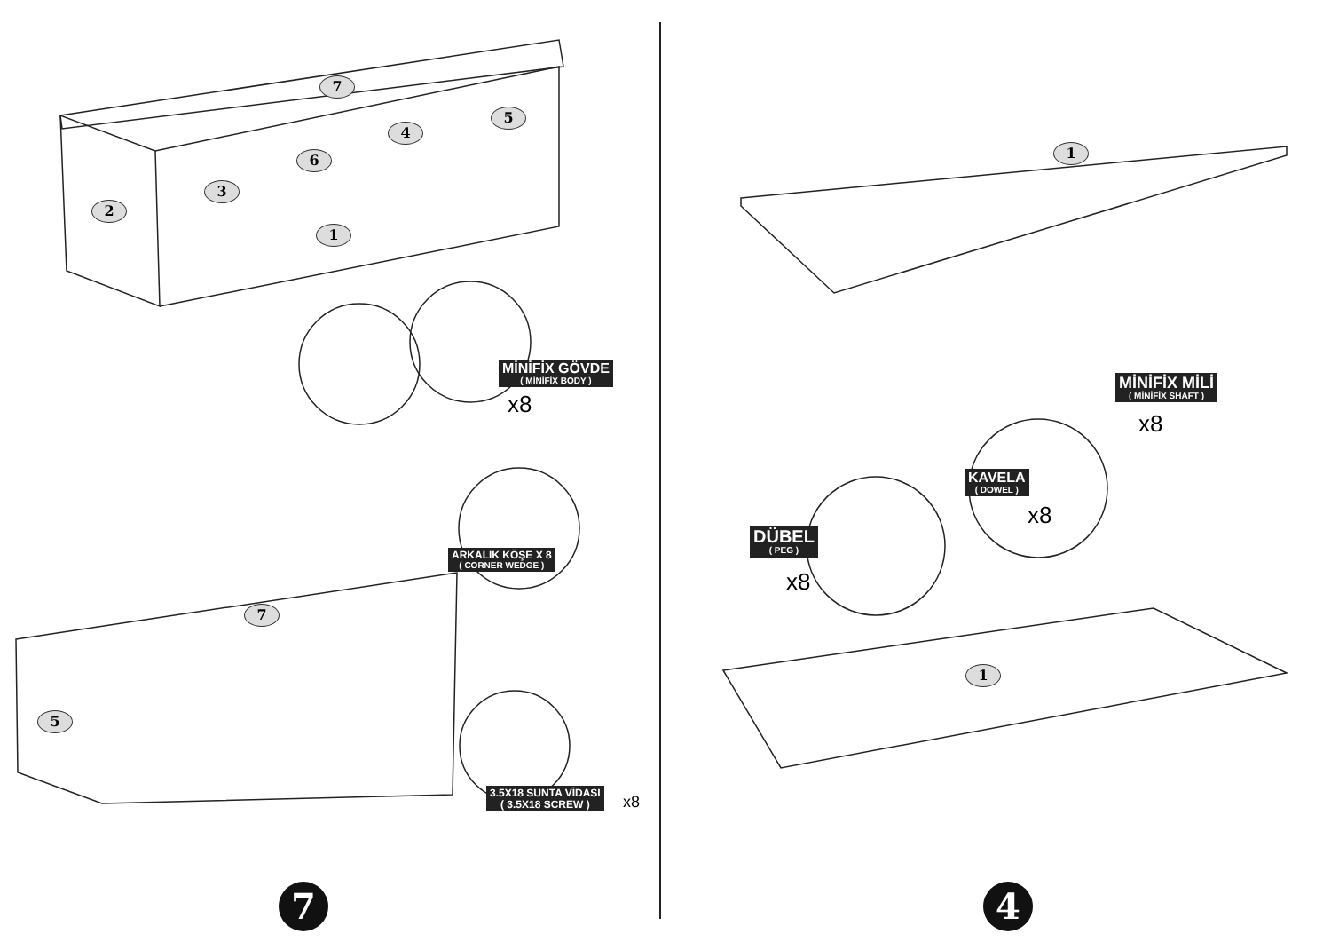7
5
4
6
3
2
1
MİNİFİX GÖVDE
( MİNİFİX BODY )
x8
ARKALIK KÖŞE X 8
( CORNER WEDGE )
7
5
3.5X18 SUNTA VİDASI
( 3.5X18 SCREW )
x8
7
1
MİNİFİX MİLİ
( MİNİFİX SHAFT )
x8
KAVELA
( DOWEL )
x8
DÜBEL
( PEG )
x8
1
4